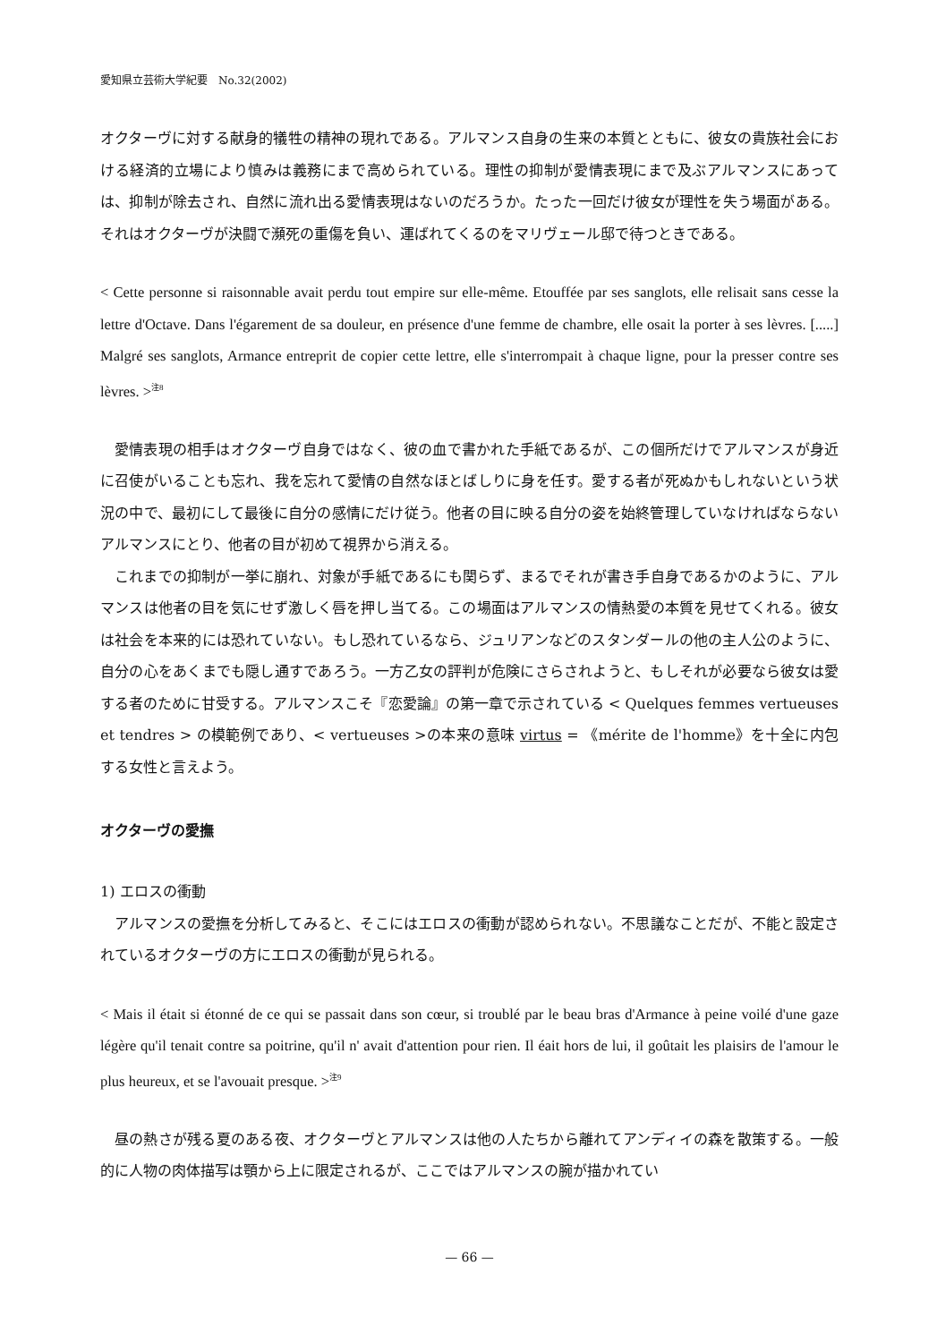愛知県立芸術大学紀要　No.32(2002)
オクターヴに対する献身的犠牲の精神の現れである。アルマンス自身の生来の本質とともに、彼女の貴族社会における経済的立場により慎みは義務にまで高められている。理性の抑制が愛情表現にまで及ぶアルマンスにあっては、抑制が除去され、自然に流れ出る愛情表現はないのだろうか。たった一回だけ彼女が理性を失う場面がある。それはオクターヴが決闘で瀕死の重傷を負い、運ばれてくるのをマリヴェール邸で待つときである。
< Cette personne si raisonnable avait perdu tout empire sur elle-même. Etouffée par ses sanglots, elle relisait sans cesse la lettre d'Octave. Dans l'égarement de sa douleur, en présence d'une femme de chambre, elle osait la porter à ses lèvres. [.....] Malgré ses sanglots, Armance entreprit de copier cette lettre, elle s'interrompait à chaque ligne, pour la presser contre ses lèvres. ><sup>注8</sup>
愛情表現の相手はオクターヴ自身ではなく、彼の血で書かれた手紙であるが、この個所だけでアルマンスが身近に召使がいることも忘れ、我を忘れて愛情の自然なほとばしりに身を任す。愛する者が死ぬかもしれないという状況の中で、最初にして最後に自分の感情にだけ従う。他者の目に映る自分の姿を始終管理していなければならないアルマンスにとり、他者の目が初めて視界から消える。
これまでの抑制が一挙に崩れ、対象が手紙であるにも関らず、まるでそれが書き手自身であるかのように、アルマンスは他者の目を気にせず激しく唇を押し当てる。この場面はアルマンスの情熱愛の本質を見せてくれる。彼女は社会を本来的には恐れていない。もし恐れているなら、ジュリアンなどのスタンダールの他の主人公のように、自分の心をあくまでも隠し通すであろう。一方乙女の評判が危険にさらされようと、もしそれが必要なら彼女は愛する者のために甘受する。アルマンスこそ『恋愛論』の第一章で示されている < Quelques femmes vertueuses et tendres > の模範例であり、< vertueuses >の本来の意味 virtus = 《mérite de l'homme》を十全に内包する女性と言えよう。
オクターヴの愛撫
1) エロスの衝動
アルマンスの愛撫を分析してみると、そこにはエロスの衝動が認められない。不思議なことだが、不能と設定されているオクターヴの方にエロスの衝動が見られる。
< Mais il était si étonné de ce qui se passait dans son cœur, si troublé par le beau bras d'Armance à peine voilé d'une gaze légère qu'il tenait contre sa poitrine, qu'il n' avait d'attention pour rien. Il éait hors de lui, il goûtait les plaisirs de l'amour le plus heureux, et se l'avouait presque. ><sup>注9</sup>
昼の熱さが残る夏のある夜、オクターヴとアルマンスは他の人たちから離れてアンディイの森を散策する。一般的に人物の肉体描写は顎から上に限定されるが、ここではアルマンスの腕が描かれてい
— 66 —